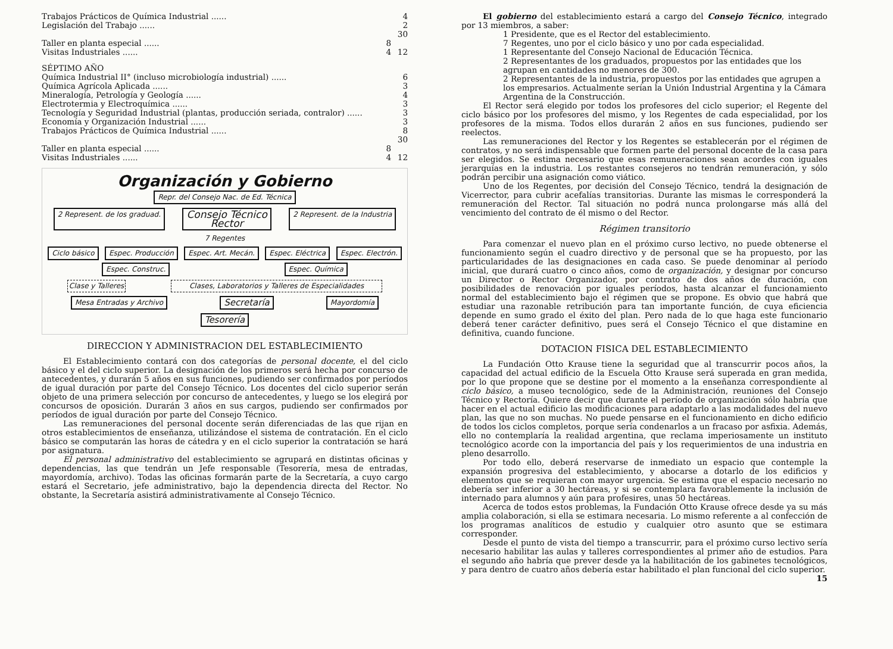| Trabajos Prácticos de Química Industrial ...... | | 4 |
| Legislación del Trabajo ...... | | 2 |
| | | 30 |
| Taller en planta especial ...... | 8 | |
| Visitas Industriales ...... | 4 | 12 |
| SÉPTIMO AÑO | | |
| Química Industrial II° (incluso microbiología industrial) ...... | | 6 |
| Química Agrícola Aplicada ...... | | 3 |
| Mineralogía, Petrología y Geología ...... | | 4 |
| Electrotermia y Electroquímica ...... | | 3 |
| Tecnología y Seguridad Industrial (plantas, producción seriada, contralor) ...... | | 3 |
| Economía y Organización Industrial ...... | | 3 |
| Trabajos Prácticos de Química Industrial ...... | | 8 |
| | | 30 |
| Taller en planta especial ...... | 8 | |
| Visitas Industriales ...... | 4 | 12 |
Organización y Gobierno
Repr. del Consejo Nac. de Ed. Técnica
2 Represent. de los graduad. Consejo Técnico
Rector 2 Represent. de la Industria
7 Regentes
Ciclo básico Espec. Producción Espec. Art. Mecán. Espec. Eléctrica Espec. Electrón. Espec. Construc. Espec. Química
Clase y Talleres Clases, Laboratorios y Talleres de Especialidades
Mesa Entradas y Archivo Secretaría Mayordomía
Tesorería
DIRECCION Y ADMINISTRACION DEL ESTABLECIMIENTO
El Establecimiento contará con dos categorías de personal docente, el del ciclo básico y el del ciclo superior. La designación de los primeros será hecha por concurso de antecedentes, y durarán 5 años en sus funciones, pudiendo ser confirmados por períodos de igual duración por parte del Consejo Técnico. Los docentes del ciclo superior serán objeto de una primera selección por concurso de antecedentes, y luego se los elegirá por concursos de oposición. Durarán 3 años en sus cargos, pudiendo ser confirmados por períodos de igual duración por parte del Consejo Técnico.
Las remuneraciones del personal docente serán diferenciadas de las que rijan en otros establecimientos de enseñanza, utilizándose el sistema de contratación. En el ciclo básico se computarán las horas de cátedra y en el ciclo superior la contratación se hará por asignatura.
El personal administrativo del establecimiento se agrupará en distintas oficinas y dependencias, las que tendrán un Jefe responsable (Tesorería, mesa de entradas, mayordomía, archivo). Todas las oficinas formarán parte de la Secretaría, a cuyo cargo estará el Secretario, jefe administrativo, bajo la dependencia directa del Rector. No obstante, la Secretaría asistirá administrativamente al Consejo Técnico.
El gobierno del establecimiento estará a cargo del Consejo Técnico, integrado por 13 miembros, a saber:
1 Presidente, que es el Rector del establecimiento.
7 Regentes, uno por el ciclo básico y uno por cada especialidad.
1 Representante del Consejo Nacional de Educación Técnica.
2 Representantes de los graduados, propuestos por las entidades que los agrupan en cantidades no menores de 300.
2 Representantes de la industria, propuestos por las entidades que agrupen a los empresarios. Actualmente serían la Unión Industrial Argentina y la Cámara Argentina de la Construcción.
El Rector será elegido por todos los profesores del ciclo superior; el Regente del ciclo básico por los profesores del mismo, y los Regentes de cada especialidad, por los profesores de la misma. Todos ellos durarán 2 años en sus funciones, pudiendo ser reelectos.
Las remuneraciones del Rector y los Regentes se establecerán por el régimen de contratos, y no será indispensable que formen parte del personal docente de la casa para ser elegidos. Se estima necesario que esas remuneraciones sean acordes con iguales jerarquías en la industria. Los restantes consejeros no tendrán remuneración, y sólo podrán percibir una asignación como viático.
Uno de los Regentes, por decisión del Consejo Técnico, tendrá la designación de Vicerrector, para cubrir acefalías transitorias. Durante las mismas le corresponderá la remuneración del Rector. Tal situación no podrá nunca prolongarse más allá del vencimiento del contrato de él mismo o del Rector.
Régimen transitorio
Para comenzar el nuevo plan en el próximo curso lectivo, no puede obtenerse el funcionamiento según el cuadro directivo y de personal que se ha propuesto, por las particularidades de las designaciones en cada caso. Se puede denominar al período inicial, que durará cuatro o cinco años, como de organización, y designar por concurso un Director o Rector Organizador, por contrato de dos años de duración, con posibilidades de renovación por iguales períodos, hasta alcanzar el funcionamiento normal del establecimiento bajo el régimen que se propone. Es obvio que habrá que estudiar una razonable retribución para tan importante función, de cuya eficiencia depende en sumo grado el éxito del plan. Pero nada de lo que haga este funcionario deberá tener carácter definitivo, pues será el Consejo Técnico el que distamine en definitiva, cuando funcione.
DOTACION FISICA DEL ESTABLECIMIENTO
La Fundación Otto Krause tiene la seguridad que al transcurrir pocos años, la capacidad del actual edificio de la Escuela Otto Krause será superada en gran medida, por lo que propone que se destine por el momento a la enseñanza correspondiente al ciclo básico, a museo tecnológico, sede de la Administración, reuniones del Consejo Técnico y Rectoría. Quiere decir que durante el período de organización sólo habría que hacer en el actual edificio las modificaciones para adaptarlo a las modalidades del nuevo plan, las que no son muchas. No puede pensarse en el funcionamiento en dicho edificio de todos los ciclos completos, porque sería condenarlos a un fracaso por asfixia. Además, ello no contemplaría la realidad argentina, que reclama imperiosamente un instituto tecnológico acorde con la importancia del país y los requerimientos de una industria en pleno desarrollo.
Por todo ello, deberá reservarse de inmediato un espacio que contemple la expansión progresiva del establecimiento, y abocarse a dotarlo de los edificios y elementos que se requieran con mayor urgencia. Se estima que el espacio necesario no debería ser inferior a 30 hectáreas, y si se contemplara favorablemente la inclusión de internado para alumnos y aún para profesires, unas 50 hectáreas.
Acerca de todos estos problemas, la Fundación Otto Krause ofrece desde ya su más amplia colaboración, si ella se estimara necesaria. Lo mismo referente a al confección de los programas analíticos de estudio y cualquier otro asunto que se estimara corresponder.
Desde el punto de vista del tiempo a transcurrir, para el próximo curso lectivo sería necesario habilitar las aulas y talleres correspondientes al primer año de estudios. Para el segundo año habría que prever desde ya la habilitación de los gabinetes tecnológicos, y para dentro de cuatro años debería estar habilitado el plan funcional del ciclo superior.
15